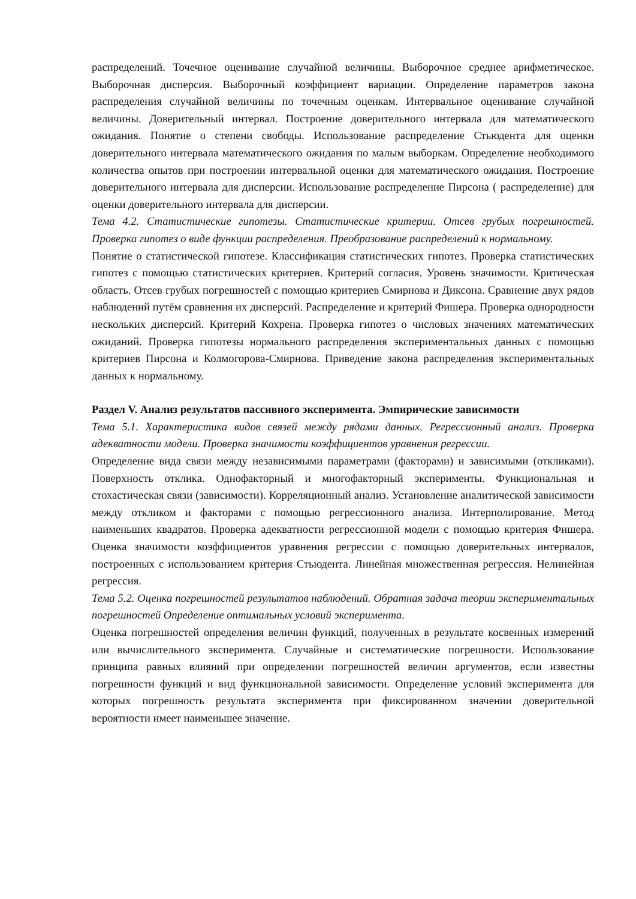распределений. Точечное оценивание случайной величины. Выборочное среднее арифметическое. Выборочная дисперсия. Выборочный коэффициент вариации. Определение параметров закона распределения случайной величины по точечным оценкам. Интервальное оценивание случайной величины. Доверительный интервал. Построение доверительного интервала для математического ожидания. Понятие о степени свободы. Использование распределение Стьюдента для оценки доверительного интервала математического ожидания по малым выборкам. Определение необходимого количества опытов при построении интервальной оценки для математического ожидания. Построение доверительного интервала для дисперсии. Использование распределение Пирсона ( распределение) для оценки доверительного интервала для дисперсии.
Тема 4.2. Статистические гипотезы. Статистические критерии. Отсев грубых погрешностей. Проверка гипотез о виде функции распределения. Преобразование распределений к нормальному.
Понятие о статистической гипотезе. Классификация статистических гипотез. Проверка статистических гипотез с помощью статистических критериев. Критерий согласия. Уровень значимости. Критическая область. Отсев грубых погрешностей с помощью критериев Смирнова и Диксона. Сравнение двух рядов наблюдений путём сравнения их дисперсий. Распределение и критерий Фишера. Проверка однородности нескольких дисперсий. Критерий Кохрена. Проверка гипотез о числовых значениях математических ожиданий. Проверка гипотезы нормального распределения экспериментальных данных с помощью критериев Пирсона и Колмогорова-Смирнова. Приведение закона распределения экспериментальных данных к нормальному.
Раздел V. Анализ результатов пассивного эксперимента. Эмпирические зависимости
Тема 5.1. Характеристика видов связей между рядами данных. Регрессионный анализ. Проверка адекватности модели. Проверка значимости коэффициентов уравнения регрессии.
Определение вида связи между независимыми параметрами (факторами) и зависимыми (откликами). Поверхность отклика. Однофакторный и многофакторный эксперименты. Функциональная и стохастическая связи (зависимости). Корреляционный анализ. Установление аналитической зависимости между откликом и факторами с помощью регрессионного анализа. Интерполирование. Метод наименьших квадратов. Проверка адекватности регрессионной модели с помощью критерия Фишера. Оценка значимости коэффициентов уравнения регрессии с помощью доверительных интервалов, построенных с использованием критерия Стьюдента. Линейная множественная регрессия. Нелинейная регрессия.
Тема 5.2. Оценка погрешностей результатов наблюдений. Обратная задача теории экспериментальных погрешностей Определение оптимальных условий эксперимента.
Оценка погрешностей определения величин функций, полученных в результате косвенных измерений или вычислительного эксперимента. Случайные и систематические погрешности. Использование принципа равных влияний при определении погрешностей величин аргументов, если известны погрешности функций и вид функциональной зависимости. Определение условий эксперимента для которых погрешность результата эксперимента при фиксированном значении доверительной вероятности имеет наименьшее значение.